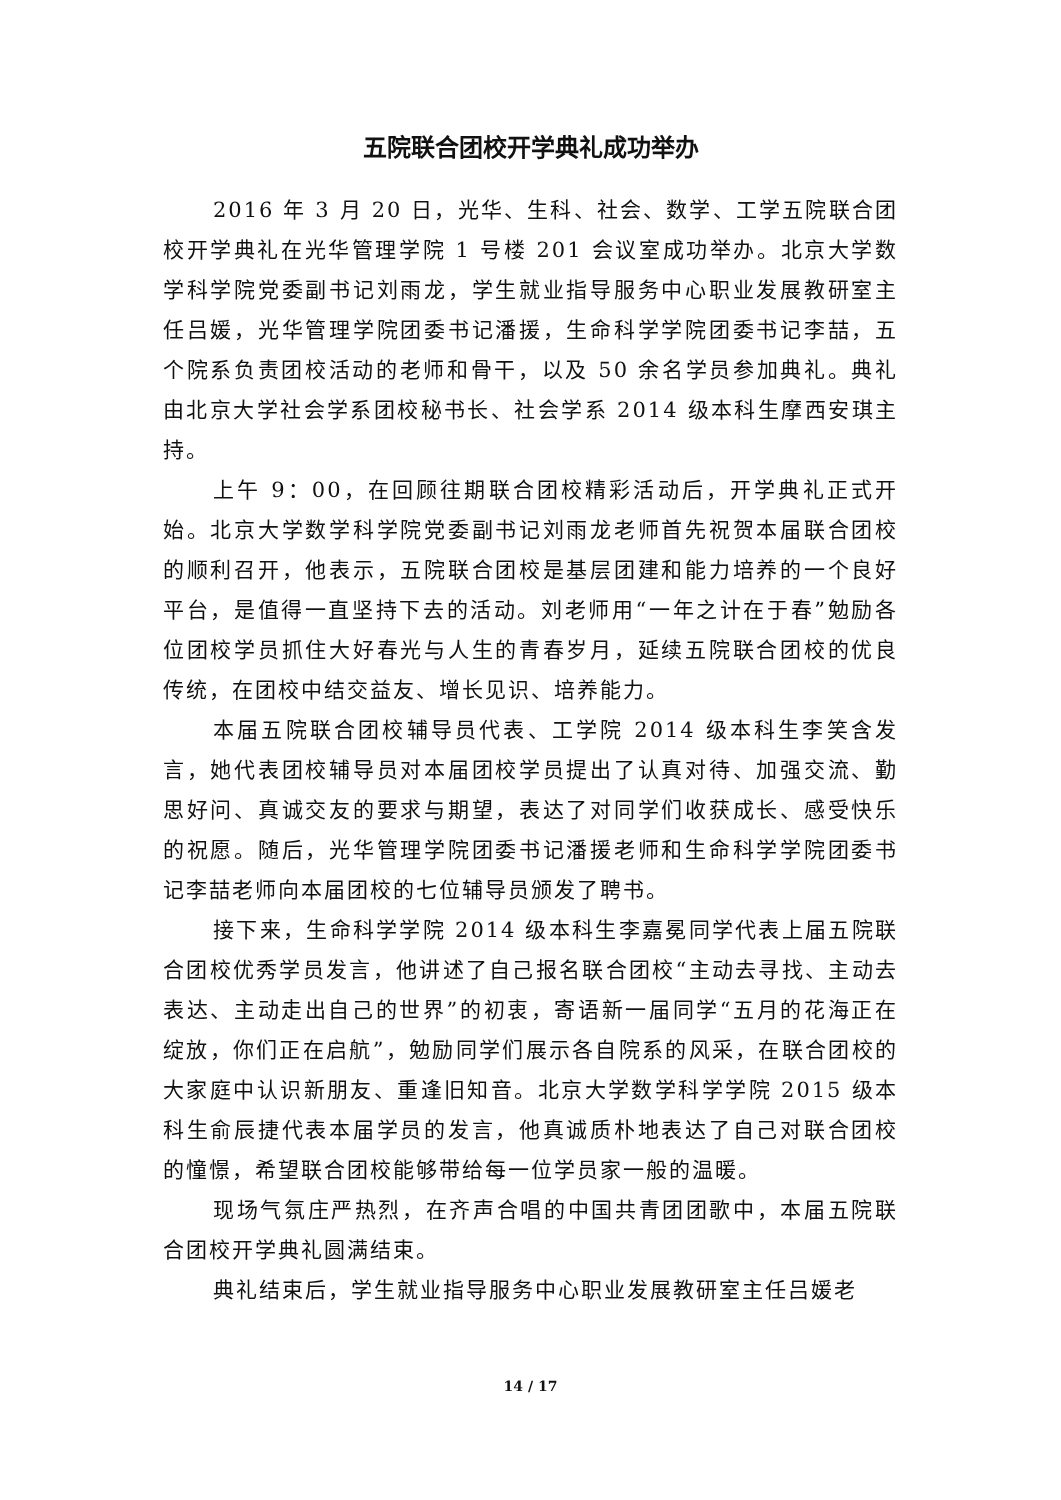五院联合团校开学典礼成功举办
2016 年 3 月 20 日，光华、生科、社会、数学、工学五院联合团校开学典礼在光华管理学院 1 号楼 201 会议室成功举办。北京大学数学科学院党委副书记刘雨龙，学生就业指导服务中心职业发展教研室主任吕媛，光华管理学院团委书记潘援，生命科学学院团委书记李喆，五个院系负责团校活动的老师和骨干，以及 50 余名学员参加典礼。典礼由北京大学社会学系团校秘书长、社会学系 2014 级本科生摩西安琪主持。
上午 9：00，在回顾往期联合团校精彩活动后，开学典礼正式开始。北京大学数学科学院党委副书记刘雨龙老师首先祝贺本届联合团校的顺利召开，他表示，五院联合团校是基层团建和能力培养的一个良好平台，是值得一直坚持下去的活动。刘老师用“一年之计在于春”勉励各位团校学员抓住大好春光与人生的青春岁月，延续五院联合团校的优良传统，在团校中结交益友、增长见识、培养能力。
本届五院联合团校辅导员代表、工学院 2014 级本科生李笑含发言，她代表团校辅导员对本届团校学员提出了认真对待、加强交流、勤思好问、真诚交友的要求与期望，表达了对同学们收获成长、感受快乐的祝愿。随后，光华管理学院团委书记潘援老师和生命科学学院团委书记李喆老师向本届团校的七位辅导员颁发了聘书。
接下来，生命科学学院 2014 级本科生李嘉冕同学代表上届五院联合团校优秀学员发言，他讲述了自己报名联合团校“主动去寻找、主动去表达、主动走出自己的世界”的初衷，寄语新一届同学“五月的花海正在绽放，你们正在启航”，勉励同学们展示各自院系的风采，在联合团校的大家庭中认识新朋友、重逢旧知音。北京大学数学科学学院 2015 级本科生俞辰捷代表本届学员的发言，他真诚质朴地表达了自己对联合团校的憧憬，希望联合团校能够带给每一位学员家一般的温暖。
现场气氛庄严热烈，在齐声合唱的中国共青团团歌中，本届五院联合团校开学典礼圆满结束。
典礼结束后，学生就业指导服务中心职业发展教研室主任吕媛老
14 / 17